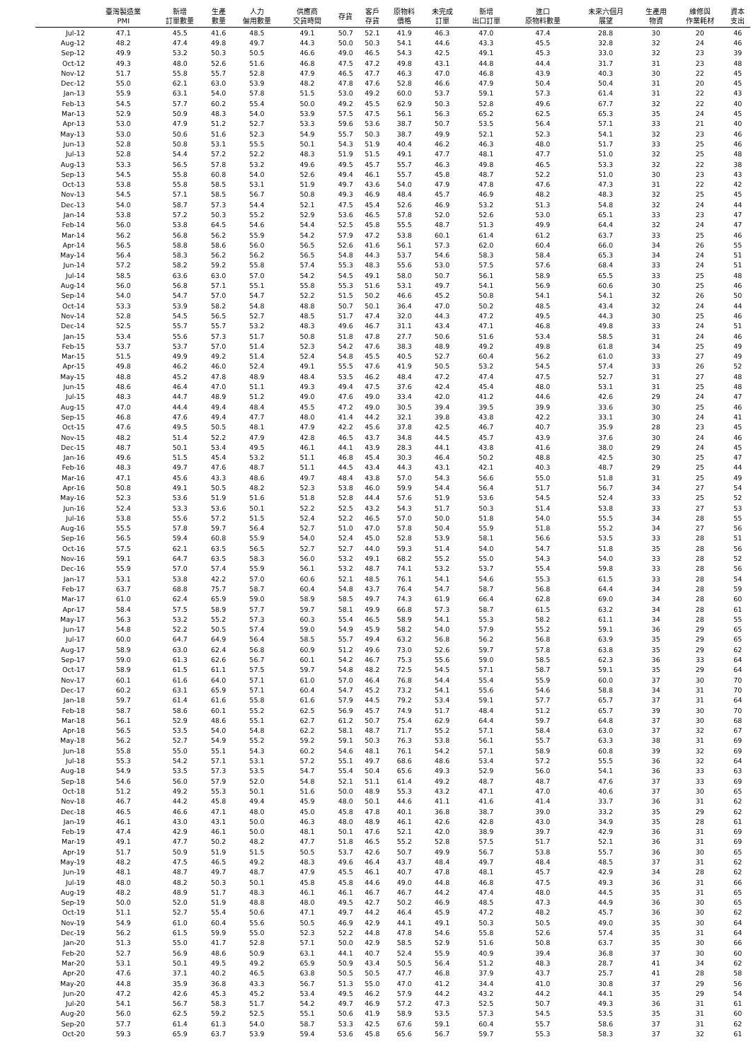| | 臺灣製造業 PMI | 新增 訂單數量 | 生產 數量 | 人力 僱用數量 | 供應商 交貨時間 | 存貨 | 客戶 存貨 | 原物料 價格 | 未完成 訂單 | 新增 出口訂單 | 進口 原物料數量 | 未來六個月 展望 | 生產用 物資 | 維修與 作業耗材 | 資本 支出 |
| --- | --- | --- | --- | --- | --- | --- | --- | --- | --- | --- | --- | --- | --- | --- | --- |
| Jul-12 | 47.1 | 45.5 | 41.6 | 48.5 | 49.1 | 50.7 | 52.1 | 41.9 | 46.3 | 47.0 | 47.4 | 28.8 | 30 | 20 | 46 |
| Aug-12 | 48.2 | 47.4 | 49.8 | 49.7 | 44.3 | 50.0 | 50.3 | 54.1 | 44.6 | 43.3 | 45.5 | 32.8 | 32 | 24 | 46 |
| Sep-12 | 49.9 | 53.2 | 50.3 | 50.5 | 46.6 | 49.0 | 46.5 | 54.3 | 42.5 | 49.1 | 45.3 | 33.0 | 32 | 23 | 39 |
| Oct-12 | 49.3 | 48.0 | 52.6 | 51.6 | 46.8 | 47.5 | 47.2 | 49.8 | 43.1 | 44.8 | 44.4 | 31.7 | 31 | 23 | 48 |
| Nov-12 | 51.7 | 55.8 | 55.7 | 52.8 | 47.9 | 46.5 | 47.7 | 46.3 | 47.0 | 46.8 | 43.9 | 40.3 | 30 | 22 | 45 |
| Dec-12 | 55.0 | 62.1 | 63.0 | 53.9 | 48.2 | 47.8 | 47.6 | 52.8 | 46.6 | 47.9 | 50.4 | 50.4 | 31 | 20 | 45 |
| Jan-13 | 55.9 | 63.1 | 54.0 | 57.8 | 51.5 | 53.0 | 49.2 | 60.0 | 53.7 | 59.1 | 57.3 | 61.4 | 31 | 22 | 43 |
| Feb-13 | 54.5 | 57.7 | 60.2 | 55.4 | 50.0 | 49.2 | 45.5 | 62.9 | 50.3 | 52.8 | 49.6 | 67.7 | 32 | 22 | 40 |
| Mar-13 | 52.9 | 50.9 | 48.3 | 54.0 | 53.9 | 57.5 | 47.5 | 56.1 | 56.3 | 65.2 | 62.5 | 65.3 | 35 | 24 | 45 |
| Apr-13 | 53.0 | 47.9 | 51.2 | 52.7 | 53.3 | 59.6 | 53.6 | 38.7 | 50.7 | 53.5 | 56.4 | 57.1 | 33 | 21 | 40 |
| May-13 | 53.0 | 50.6 | 51.6 | 52.3 | 54.9 | 55.7 | 50.3 | 38.7 | 49.9 | 52.1 | 52.3 | 54.1 | 32 | 23 | 46 |
| Jun-13 | 52.8 | 50.8 | 53.1 | 55.5 | 50.1 | 54.3 | 51.9 | 40.4 | 46.2 | 46.3 | 48.0 | 51.7 | 33 | 25 | 46 |
| Jul-13 | 52.8 | 54.4 | 57.2 | 52.2 | 48.3 | 51.9 | 51.5 | 49.1 | 47.7 | 48.1 | 47.7 | 51.0 | 32 | 25 | 48 |
| Aug-13 | 53.3 | 56.5 | 57.8 | 53.2 | 49.6 | 49.5 | 45.7 | 55.7 | 46.3 | 49.8 | 46.5 | 53.3 | 32 | 22 | 38 |
| Sep-13 | 54.5 | 55.8 | 60.8 | 54.0 | 52.6 | 49.4 | 46.1 | 55.7 | 45.8 | 48.7 | 52.2 | 51.0 | 30 | 23 | 43 |
| Oct-13 | 53.8 | 55.8 | 58.5 | 53.1 | 51.9 | 49.7 | 43.6 | 54.0 | 47.9 | 47.8 | 47.6 | 47.3 | 31 | 22 | 42 |
| Nov-13 | 54.5 | 57.1 | 58.5 | 56.7 | 50.8 | 49.3 | 46.9 | 48.4 | 45.7 | 46.9 | 48.2 | 48.3 | 32 | 25 | 45 |
| Dec-13 | 54.0 | 58.7 | 57.3 | 54.4 | 52.1 | 47.5 | 45.4 | 52.6 | 46.9 | 53.2 | 51.3 | 54.8 | 32 | 24 | 44 |
| Jan-14 | 53.8 | 57.2 | 50.3 | 55.2 | 52.9 | 53.6 | 46.5 | 57.8 | 52.0 | 52.6 | 53.0 | 65.1 | 33 | 23 | 47 |
| Feb-14 | 56.0 | 53.8 | 64.5 | 54.6 | 54.4 | 52.5 | 45.8 | 55.5 | 48.7 | 51.3 | 49.9 | 64.4 | 32 | 24 | 47 |
| Mar-14 | 56.2 | 56.8 | 56.2 | 55.9 | 54.2 | 57.9 | 47.2 | 53.8 | 60.1 | 61.4 | 61.2 | 63.7 | 33 | 25 | 46 |
| Apr-14 | 56.5 | 58.8 | 58.6 | 56.0 | 56.5 | 52.6 | 41.6 | 56.1 | 57.3 | 62.0 | 60.4 | 66.0 | 34 | 26 | 55 |
| May-14 | 56.4 | 58.3 | 56.2 | 56.2 | 56.5 | 54.8 | 44.3 | 53.7 | 54.6 | 58.3 | 58.4 | 65.3 | 34 | 24 | 51 |
| Jun-14 | 57.2 | 58.2 | 59.2 | 55.8 | 57.4 | 55.3 | 48.3 | 55.6 | 53.0 | 57.5 | 57.6 | 68.4 | 33 | 24 | 51 |
| Jul-14 | 58.5 | 63.6 | 63.0 | 57.0 | 54.2 | 54.5 | 49.1 | 58.0 | 50.7 | 56.1 | 58.9 | 65.5 | 33 | 25 | 48 |
| Aug-14 | 56.0 | 56.8 | 57.1 | 55.1 | 55.8 | 55.3 | 51.6 | 53.1 | 49.7 | 54.1 | 56.9 | 60.6 | 30 | 25 | 46 |
| Sep-14 | 54.0 | 54.7 | 57.0 | 54.7 | 52.2 | 51.5 | 50.2 | 46.6 | 45.2 | 50.8 | 54.1 | 54.1 | 32 | 26 | 50 |
| Oct-14 | 53.3 | 53.9 | 58.2 | 54.8 | 48.8 | 50.7 | 50.1 | 36.4 | 47.0 | 50.2 | 48.5 | 43.4 | 32 | 24 | 44 |
| Nov-14 | 52.8 | 54.5 | 56.5 | 52.7 | 48.5 | 51.7 | 47.4 | 32.0 | 44.3 | 47.2 | 49.5 | 44.3 | 30 | 25 | 46 |
| Dec-14 | 52.5 | 55.7 | 55.7 | 53.2 | 48.3 | 49.6 | 46.7 | 31.1 | 43.4 | 47.1 | 46.8 | 49.8 | 33 | 24 | 51 |
| Jan-15 | 53.4 | 55.6 | 57.3 | 51.7 | 50.8 | 51.8 | 47.8 | 27.7 | 50.6 | 51.6 | 53.4 | 58.5 | 31 | 24 | 46 |
| Feb-15 | 53.7 | 53.7 | 57.0 | 51.4 | 52.3 | 54.2 | 47.6 | 38.3 | 48.9 | 49.2 | 49.8 | 61.8 | 34 | 25 | 49 |
| Mar-15 | 51.5 | 49.9 | 49.2 | 51.4 | 52.4 | 54.8 | 45.5 | 40.5 | 52.7 | 60.4 | 56.2 | 61.0 | 33 | 27 | 49 |
| Apr-15 | 49.8 | 46.2 | 46.0 | 52.4 | 49.1 | 55.5 | 47.6 | 41.9 | 50.5 | 53.2 | 54.5 | 57.4 | 33 | 26 | 52 |
| May-15 | 48.8 | 45.2 | 47.8 | 48.9 | 48.4 | 53.5 | 46.2 | 48.4 | 47.2 | 47.4 | 47.5 | 52.7 | 31 | 27 | 48 |
| Jun-15 | 48.6 | 46.4 | 47.0 | 51.1 | 49.3 | 49.4 | 47.5 | 37.6 | 42.4 | 45.4 | 48.0 | 53.1 | 31 | 25 | 48 |
| Jul-15 | 48.3 | 44.7 | 48.9 | 51.2 | 49.0 | 47.6 | 49.0 | 33.4 | 42.0 | 41.2 | 44.6 | 42.6 | 29 | 24 | 47 |
| Aug-15 | 47.0 | 44.4 | 49.4 | 48.4 | 45.5 | 47.2 | 49.0 | 30.5 | 39.4 | 39.5 | 39.9 | 33.6 | 30 | 25 | 46 |
| Sep-15 | 46.8 | 47.6 | 49.4 | 47.7 | 48.0 | 41.4 | 44.2 | 32.1 | 39.8 | 43.8 | 42.2 | 33.1 | 30 | 24 | 41 |
| Oct-15 | 47.6 | 49.5 | 50.5 | 48.1 | 47.9 | 42.2 | 45.6 | 37.8 | 42.5 | 46.7 | 40.7 | 35.9 | 28 | 23 | 45 |
| Nov-15 | 48.2 | 51.4 | 52.2 | 47.9 | 42.8 | 46.5 | 43.7 | 34.8 | 44.5 | 45.7 | 43.9 | 37.6 | 30 | 24 | 46 |
| Dec-15 | 48.7 | 50.1 | 53.4 | 49.5 | 46.1 | 44.1 | 43.9 | 28.3 | 44.1 | 43.8 | 41.6 | 38.0 | 29 | 24 | 45 |
| Jan-16 | 49.6 | 51.5 | 45.4 | 53.2 | 51.1 | 46.8 | 45.4 | 30.3 | 46.4 | 50.2 | 48.8 | 42.5 | 30 | 25 | 47 |
| Feb-16 | 48.3 | 49.7 | 47.6 | 48.7 | 51.1 | 44.5 | 43.4 | 44.3 | 43.1 | 42.1 | 40.3 | 48.7 | 29 | 25 | 44 |
| Mar-16 | 47.1 | 45.6 | 43.3 | 48.6 | 49.7 | 48.4 | 43.8 | 57.0 | 54.3 | 56.6 | 55.0 | 51.8 | 31 | 25 | 49 |
| Apr-16 | 50.8 | 49.1 | 50.5 | 48.2 | 52.3 | 53.8 | 46.0 | 59.9 | 54.4 | 56.4 | 51.7 | 56.7 | 34 | 27 | 54 |
| May-16 | 52.3 | 53.6 | 51.9 | 51.6 | 51.8 | 52.8 | 44.4 | 57.6 | 51.9 | 53.6 | 54.5 | 52.4 | 33 | 25 | 52 |
| Jun-16 | 52.4 | 53.3 | 53.6 | 50.1 | 52.2 | 52.5 | 43.2 | 54.3 | 51.7 | 50.3 | 51.4 | 53.8 | 33 | 27 | 53 |
| Jul-16 | 53.8 | 55.6 | 57.2 | 51.5 | 52.4 | 52.2 | 46.5 | 57.0 | 50.0 | 51.8 | 54.0 | 55.5 | 34 | 28 | 55 |
| Aug-16 | 55.5 | 57.8 | 59.7 | 56.4 | 52.7 | 51.0 | 47.0 | 57.8 | 50.4 | 55.9 | 51.8 | 55.2 | 34 | 27 | 56 |
| Sep-16 | 56.5 | 59.4 | 60.8 | 55.9 | 54.0 | 52.4 | 45.0 | 52.8 | 53.9 | 58.1 | 56.6 | 53.5 | 33 | 28 | 51 |
| Oct-16 | 57.5 | 62.1 | 63.5 | 56.5 | 52.7 | 52.7 | 44.0 | 59.3 | 51.4 | 54.0 | 54.7 | 51.8 | 35 | 28 | 56 |
| Nov-16 | 59.1 | 64.7 | 63.5 | 58.3 | 56.0 | 53.2 | 49.1 | 68.2 | 55.2 | 55.0 | 54.3 | 54.0 | 33 | 28 | 52 |
| Dec-16 | 55.9 | 57.0 | 57.4 | 55.9 | 56.1 | 53.2 | 48.7 | 74.1 | 53.2 | 53.7 | 55.4 | 59.8 | 33 | 28 | 56 |
| Jan-17 | 53.1 | 53.8 | 42.2 | 57.0 | 60.6 | 52.1 | 48.5 | 76.1 | 54.1 | 54.6 | 55.3 | 61.5 | 33 | 28 | 54 |
| Feb-17 | 63.7 | 68.8 | 75.7 | 58.7 | 60.4 | 54.8 | 43.7 | 76.4 | 54.7 | 58.7 | 56.8 | 64.4 | 34 | 28 | 59 |
| Mar-17 | 61.0 | 62.4 | 65.9 | 59.0 | 58.9 | 58.5 | 49.7 | 74.3 | 61.9 | 66.4 | 62.8 | 69.0 | 34 | 28 | 60 |
| Apr-17 | 58.4 | 57.5 | 58.9 | 57.7 | 59.7 | 58.1 | 49.9 | 66.8 | 57.3 | 58.7 | 61.5 | 63.2 | 34 | 28 | 61 |
| May-17 | 56.3 | 53.2 | 55.2 | 57.3 | 60.3 | 55.4 | 46.5 | 58.9 | 54.1 | 55.3 | 58.2 | 61.1 | 34 | 28 | 55 |
| Jun-17 | 54.8 | 52.2 | 50.5 | 57.4 | 59.0 | 54.9 | 45.9 | 58.2 | 54.0 | 57.9 | 55.2 | 59.1 | 36 | 29 | 65 |
| Jul-17 | 60.0 | 64.7 | 64.9 | 56.4 | 58.5 | 55.7 | 49.4 | 63.2 | 56.8 | 56.2 | 56.8 | 63.9 | 35 | 29 | 65 |
| Aug-17 | 58.9 | 63.0 | 62.4 | 56.8 | 60.9 | 51.2 | 49.6 | 73.0 | 52.6 | 59.7 | 57.8 | 63.8 | 35 | 29 | 62 |
| Sep-17 | 59.0 | 61.3 | 62.6 | 56.7 | 60.1 | 54.2 | 46.7 | 75.3 | 55.6 | 59.0 | 58.5 | 62.3 | 36 | 33 | 64 |
| Oct-17 | 58.9 | 61.5 | 61.1 | 57.5 | 59.7 | 54.8 | 48.2 | 72.5 | 54.5 | 57.1 | 58.7 | 59.1 | 35 | 29 | 64 |
| Nov-17 | 60.1 | 61.6 | 64.0 | 57.1 | 61.0 | 57.0 | 46.4 | 76.8 | 54.4 | 55.4 | 55.9 | 60.0 | 37 | 30 | 70 |
| Dec-17 | 60.2 | 63.1 | 65.9 | 57.1 | 60.4 | 54.7 | 45.2 | 73.2 | 54.1 | 55.6 | 54.6 | 58.8 | 34 | 31 | 70 |
| Jan-18 | 59.7 | 61.4 | 61.6 | 55.8 | 61.6 | 57.9 | 44.5 | 79.2 | 53.4 | 59.1 | 57.7 | 65.7 | 37 | 31 | 64 |
| Feb-18 | 58.7 | 58.6 | 60.1 | 55.2 | 62.5 | 56.9 | 45.7 | 74.9 | 51.7 | 48.4 | 51.2 | 65.7 | 39 | 30 | 70 |
| Mar-18 | 56.1 | 52.9 | 48.6 | 55.1 | 62.7 | 61.2 | 50.7 | 75.4 | 62.9 | 64.4 | 59.7 | 64.8 | 37 | 30 | 68 |
| Apr-18 | 56.5 | 53.5 | 54.0 | 54.8 | 62.2 | 58.1 | 48.7 | 71.7 | 55.2 | 57.1 | 58.4 | 63.0 | 37 | 32 | 67 |
| May-18 | 56.2 | 52.7 | 54.9 | 55.2 | 59.2 | 59.1 | 50.3 | 76.3 | 53.8 | 56.1 | 55.7 | 63.3 | 38 | 31 | 69 |
| Jun-18 | 55.8 | 55.0 | 55.1 | 54.3 | 60.2 | 54.6 | 48.1 | 76.1 | 54.2 | 57.1 | 58.9 | 60.8 | 39 | 32 | 69 |
| Jul-18 | 55.3 | 54.2 | 57.1 | 53.1 | 57.2 | 55.1 | 49.7 | 68.6 | 48.6 | 53.4 | 57.2 | 55.5 | 36 | 32 | 64 |
| Aug-18 | 54.9 | 53.5 | 57.3 | 53.5 | 54.7 | 55.4 | 50.4 | 65.6 | 49.3 | 52.9 | 56.0 | 54.1 | 36 | 33 | 63 |
| Sep-18 | 54.6 | 56.0 | 57.9 | 52.0 | 54.8 | 52.1 | 51.1 | 61.4 | 49.2 | 48.7 | 48.7 | 47.6 | 37 | 33 | 69 |
| Oct-18 | 51.2 | 49.2 | 55.3 | 50.1 | 51.6 | 50.0 | 48.9 | 55.3 | 43.2 | 47.1 | 47.0 | 40.6 | 37 | 30 | 65 |
| Nov-18 | 46.7 | 44.2 | 45.8 | 49.4 | 45.9 | 48.0 | 50.1 | 44.6 | 41.1 | 41.6 | 41.4 | 33.7 | 36 | 31 | 62 |
| Dec-18 | 46.5 | 46.6 | 47.1 | 48.0 | 45.0 | 45.8 | 47.8 | 40.1 | 36.8 | 38.7 | 39.0 | 33.2 | 35 | 29 | 62 |
| Jan-19 | 46.1 | 43.0 | 43.1 | 50.0 | 46.3 | 48.0 | 48.9 | 46.1 | 42.6 | 42.8 | 43.0 | 34.9 | 35 | 28 | 61 |
| Feb-19 | 47.4 | 42.9 | 46.1 | 50.0 | 48.1 | 50.1 | 47.6 | 52.1 | 42.0 | 38.9 | 39.7 | 42.9 | 36 | 31 | 69 |
| Mar-19 | 49.1 | 47.7 | 50.2 | 48.2 | 47.7 | 51.8 | 46.5 | 55.2 | 52.8 | 57.5 | 51.7 | 52.1 | 36 | 31 | 69 |
| Apr-19 | 51.7 | 50.9 | 51.9 | 51.5 | 50.5 | 53.7 | 42.6 | 50.7 | 49.9 | 56.7 | 53.8 | 55.7 | 36 | 30 | 65 |
| May-19 | 48.2 | 47.5 | 46.5 | 49.2 | 48.3 | 49.6 | 46.4 | 43.7 | 48.4 | 49.7 | 48.4 | 48.5 | 37 | 31 | 62 |
| Jun-19 | 48.1 | 48.7 | 49.7 | 48.7 | 47.9 | 45.5 | 46.1 | 40.7 | 47.8 | 48.1 | 45.7 | 42.9 | 34 | 28 | 62 |
| Jul-19 | 48.0 | 48.2 | 50.3 | 50.1 | 45.8 | 45.8 | 44.6 | 49.0 | 44.8 | 46.8 | 47.5 | 49.3 | 36 | 31 | 66 |
| Aug-19 | 48.2 | 48.9 | 51.7 | 48.3 | 46.1 | 46.1 | 46.7 | 46.7 | 44.2 | 47.4 | 48.0 | 44.5 | 35 | 31 | 65 |
| Sep-19 | 50.0 | 52.0 | 51.9 | 48.8 | 48.0 | 49.5 | 42.7 | 50.2 | 46.9 | 48.5 | 47.3 | 44.9 | 36 | 30 | 65 |
| Oct-19 | 51.1 | 52.7 | 55.4 | 50.6 | 47.1 | 49.7 | 44.2 | 46.4 | 45.9 | 47.2 | 48.2 | 45.7 | 36 | 30 | 62 |
| Nov-19 | 54.9 | 61.0 | 60.4 | 55.6 | 50.5 | 46.9 | 42.9 | 44.1 | 49.1 | 50.3 | 50.5 | 49.0 | 35 | 30 | 64 |
| Dec-19 | 56.2 | 61.5 | 59.9 | 55.0 | 52.3 | 52.2 | 44.8 | 47.8 | 54.6 | 55.8 | 52.6 | 57.4 | 35 | 31 | 64 |
| Jan-20 | 51.3 | 55.0 | 41.7 | 52.8 | 57.1 | 50.0 | 42.9 | 58.5 | 52.9 | 51.6 | 50.8 | 63.7 | 35 | 30 | 66 |
| Feb-20 | 52.7 | 56.9 | 48.6 | 50.9 | 63.1 | 44.1 | 40.7 | 52.4 | 55.9 | 40.9 | 39.4 | 36.8 | 37 | 30 | 60 |
| Mar-20 | 53.1 | 50.1 | 49.5 | 49.2 | 65.9 | 50.9 | 43.4 | 50.5 | 56.4 | 51.2 | 48.3 | 28.7 | 41 | 34 | 62 |
| Apr-20 | 47.6 | 37.1 | 40.2 | 46.5 | 63.8 | 50.5 | 50.5 | 47.7 | 46.8 | 37.9 | 43.7 | 25.7 | 41 | 28 | 58 |
| May-20 | 44.8 | 35.9 | 36.8 | 43.3 | 56.7 | 51.3 | 55.0 | 47.0 | 41.2 | 34.4 | 41.0 | 30.8 | 37 | 29 | 56 |
| Jun-20 | 47.2 | 42.6 | 45.3 | 45.2 | 53.4 | 49.5 | 46.2 | 57.9 | 44.2 | 43.2 | 44.2 | 44.1 | 35 | 29 | 54 |
| Jul-20 | 54.1 | 56.7 | 58.3 | 51.7 | 54.2 | 49.7 | 46.9 | 57.2 | 47.3 | 52.5 | 50.7 | 49.3 | 36 | 31 | 61 |
| Aug-20 | 56.0 | 62.5 | 59.2 | 52.5 | 55.1 | 50.6 | 41.9 | 58.9 | 53.5 | 57.3 | 54.5 | 53.5 | 35 | 31 | 60 |
| Sep-20 | 57.7 | 61.4 | 61.3 | 54.0 | 58.7 | 53.3 | 42.5 | 67.6 | 59.1 | 60.4 | 55.7 | 58.6 | 37 | 31 | 62 |
| Oct-20 | 59.3 | 65.9 | 63.7 | 53.9 | 59.4 | 53.6 | 45.8 | 65.6 | 56.7 | 59.7 | 55.3 | 58.3 | 37 | 32 | 61 |